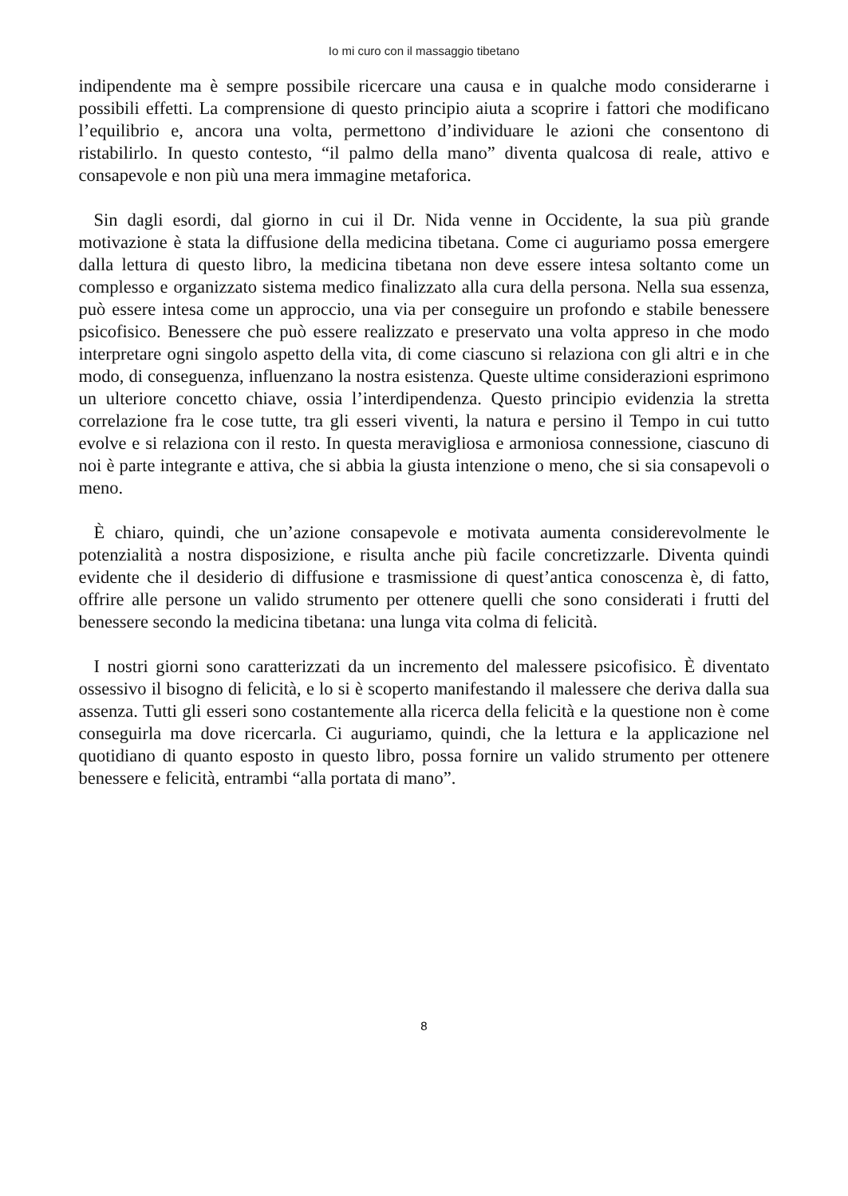Io mi curo con il massaggio tibetano
indipendente ma è sempre possibile ricercare una causa e in qualche modo considerarne i possibili effetti. La comprensione di questo principio aiuta a scoprire i fattori che modificano l’equilibrio e, ancora una volta, permettono d’individuare le azioni che consentono di ristabilirlo. In questo contesto, “il palmo della mano” diventa qualcosa di reale, attivo e consapevole e non più una mera immagine metaforica.
Sin dagli esordi, dal giorno in cui il Dr. Nida venne in Occidente, la sua più grande motivazione è stata la diffusione della medicina tibetana. Come ci auguriamo possa emergere dalla lettura di questo libro, la medicina tibetana non deve essere intesa soltanto come un complesso e organizzato sistema medico finalizzato alla cura della persona. Nella sua essenza, può essere intesa come un approccio, una via per conseguire un profondo e stabile benessere psicofisico. Benessere che può essere realizzato e preservato una volta appreso in che modo interpretare ogni singolo aspetto della vita, di come ciascuno si relaziona con gli altri e in che modo, di conseguenza, influenzano la nostra esistenza. Queste ultime considerazioni esprimono un ulteriore concetto chiave, ossia l’interdipendenza. Questo principio evidenzia la stretta correlazione fra le cose tutte, tra gli esseri viventi, la natura e persino il Tempo in cui tutto evolve e si relaziona con il resto. In questa meravigliosa e armoniosa connessione, ciascuno di noi è parte integrante e attiva, che si abbia la giusta intenzione o meno, che si sia consapevoli o meno.
È chiaro, quindi, che un’azione consapevole e motivata aumenta considerevolmente le potenzialità a nostra disposizione, e risulta anche più facile concretizzarle. Diventa quindi evidente che il desiderio di diffusione e trasmissione di quest’antica conoscenza è, di fatto, offrire alle persone un valido strumento per ottenere quelli che sono considerati i frutti del benessere secondo la medicina tibetana: una lunga vita colma di felicità.
I nostri giorni sono caratterizzati da un incremento del malessere psicofisico. È diventato ossessivo il bisogno di felicità, e lo si è scoperto manifestando il malessere che deriva dalla sua assenza. Tutti gli esseri sono costantemente alla ricerca della felicità e la questione non è come conseguirla ma dove ricercarla. Ci auguriamo, quindi, che la lettura e la applicazione nel quotidiano di quanto esposto in questo libro, possa fornire un valido strumento per ottenere benessere e felicità, entrambi “alla portata di mano”.
8